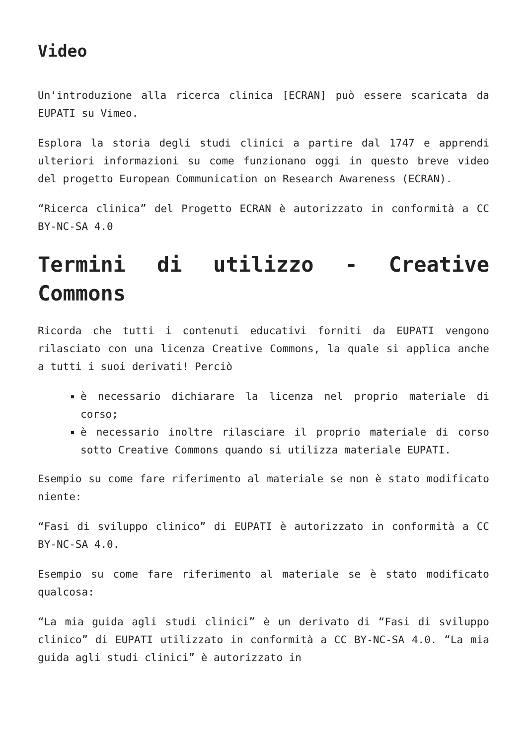Video
Un'introduzione alla ricerca clinica [ECRAN] può essere scaricata da EUPATI su Vimeo.
Esplora la storia degli studi clinici a partire dal 1747 e apprendi ulteriori informazioni su come funzionano oggi in questo breve video del progetto European Communication on Research Awareness (ECRAN).
“Ricerca clinica” del Progetto ECRAN è autorizzato in conformità a CC BY-NC-SA 4.0
Termini di utilizzo - Creative Commons
Ricorda che tutti i contenuti educativi forniti da EUPATI vengono rilasciato con una licenza Creative Commons, la quale si applica anche a tutti i suoi derivati! Perciò
è necessario dichiarare la licenza nel proprio materiale di corso;
è necessario inoltre rilasciare il proprio materiale di corso sotto Creative Commons quando si utilizza materiale EUPATI.
Esempio su come fare riferimento al materiale se non è stato modificato niente:
“Fasi di sviluppo clinico” di EUPATI è autorizzato in conformità a CC BY-NC-SA 4.0.
Esempio su come fare riferimento al materiale se è stato modificato qualcosa:
“La mia guida agli studi clinici” è un derivato di “Fasi di sviluppo clinico” di EUPATI utilizzato in conformità a CC BY-NC-SA 4.0. “La mia guida agli studi clinici” è autorizzato in